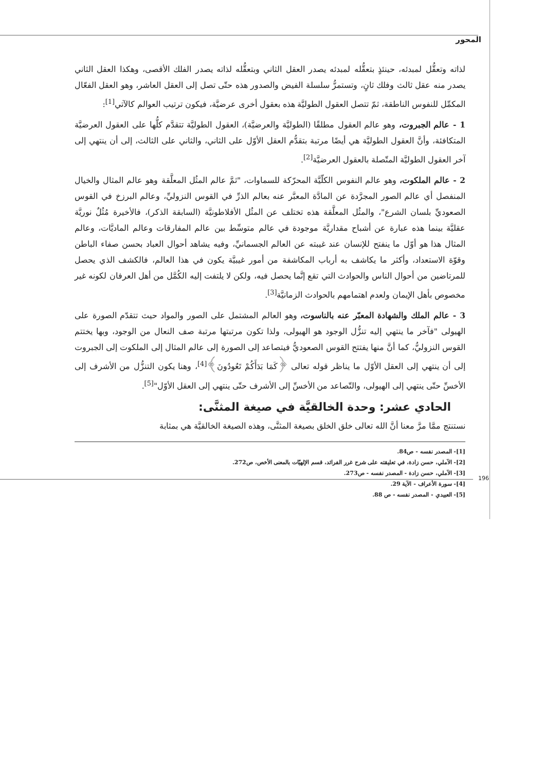المحور
لذاته وتعقُّل لمبدئه، حينئذٍ بتعقُّله لمبدئه يصدر العقل الثاني وبتعقُّله لذاته يصدر الفلك الأقصى، وهكذا العقل الثاني يصدر منه عقل ثالث وفلك ثانٍ، وتستمرُّ سلسلة الفيض والصدور هذه حتّى تصل إلى العقل العاشر، وهو العقل الفعّال المكمِّل للنفوس الناطقة، ثمّ تتصل العقول الطوليَّة هذه بعقول أخرى عرضيَّة، فيكون ترتيب العوالم كالآتي<sup>[1]</sup>:
1 - عالم الجبروت، وهو عالم العقول مطلقًا (الطوليَّة والعرضيَّة)، العقول الطوليَّة تتقدَّم كلُّها على العقول العرضيَّة المتكافئة، وأنَّ العقول الطوليَّة هي أيضًا مرتبة بتقدُّم العقل الأوّل على الثاني، والثاني على الثالث، إلى أن ينتهي إلى آخر العقول الطوليَّة المتّصلة بالعقول العرضيَّة<sup>[2]</sup>.
2 - عالم الملكوت، وهو عالم النفوس الكلّيَّة المحرّكة للسماوات، "ثمَّ عالم المثُل المعلَّقة وهو عالم المثال والخيال المنفصل أي عالم الصور المجرَّدة عن المادَّة المعبَّر عنه بعالم الذرِّ في القوس النزوليِّ، وعالم البرزخ في القوس الصعوديِّ بلسان الشرع"، والمثُل المعلَّقة هذه تختلف عن المثُل الأفلاطونيَّة (السابقة الذكر)، فالأخيرة مُثُلٌ نوريَّة عقليَّة بينما هذه عبارة عن أشباح مقداريَّة موجودة في عالم متوسِّط بين عالم المفارقات وعالم الماديَّات، وعالم المثال هذا هو أوّل ما ينفتح للإنسان عند غيبته عن العالم الجسمانيِّ، وفيه يشاهد أحوال العباد بحسن صفاء الباطن وقوّة الاستعداد، وأكثر ما يكاشف به أرباب المكاشفة من أمور غيبيَّة يكون في هذا العالم، فالكشف الذي يحصل للمرتاضين من أحوال الناس والحوادث التي تقع إنَّما يحصل فيه، ولكن لا يلتفت إليه الكُمَّل من أهل العرفان لكونه غير مخصوص بأهل الإيمان ولعدم اهتمامهم بالحوادث الزمانيَّة<sup>[3]</sup>.
3 - عالم الملك والشهادة المعبّر عنه بالناسوت، وهو العالم المشتمل على الصور والمواد حيث تتقدّم الصورة على الهيولى "فآخر ما ينتهي إليه تنزُّل الوجود هو الهيولى، ولذا تكون مرتبتها مرتبة صف النعال من الوجود، وبها يختتم القوس النزوليُّ، كما أنَّ منها يفتتح القوس الصعوديُّ فيتصاعد إلى الصورة إلى عالم المثال إلى الملكوت إلى الجبروت إلى أن ينتهي إلى العقل الأوّل ما يناظر قوله تعالى ﴿كَمَا بَدَأَكُمْ تَعُودُونَ﴾<sup>[4]</sup>، وهنا يكون التنزُّل من الأشرف إلى الأخسِّ حتّى ينتهي إلى الهيولى، والتّصاعد من الأخسِّ إلى الأشرف حتّى ينتهي إلى العقل الأوّل"<sup>[5]</sup>.
الحادي عشر: وحدة الخالقيَّة في صيغة المثنَّى:
نستنتج ممَّا مرَّ معنا أنَّ الله تعالى خلق الخلق بصيغة المثنَّى، وهذه الصيغة الخالقيَّة هي بمثابة
[1]- المصدر نفسه - ص84.
[2]- الآملي، حسن زادة، في تعليقته على شرح غرر الفرائد، قسم الإلهيّات بالمعنى الأخص، ص272.
[3]- الآملي، حسن زادة - المصدر نفسه - ص273.
[4]- سورة الأعراف - الآية 29.
[5]- العبيدي - المصدر نفسه - ص 88.
196